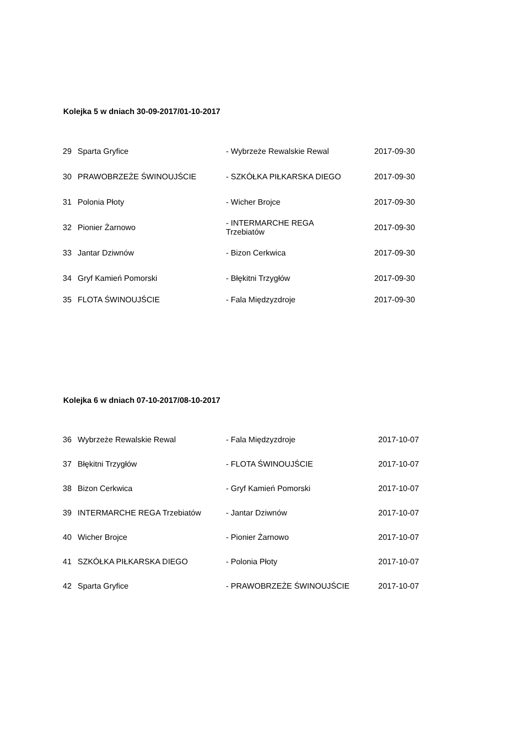Kolejka 5 w dniach 30-09-2017/01-10-2017
| 29 | Sparta Gryfice | - Wybrzeże Rewalskie Rewal | 2017-09-30 |
| 30 | PRAWOBRZEŻE ŚWINOUJŚCIE | - SZKÓŁKA PIŁKARSKA DIEGO | 2017-09-30 |
| 31 | Polonia Płoty | - Wicher Brojce | 2017-09-30 |
| 32 | Pionier Żarnowo | - INTERMARCHE REGA Trzebiatów | 2017-09-30 |
| 33 | Jantar Dziwnów | - Bizon Cerkwica | 2017-09-30 |
| 34 | Gryf Kamień Pomorski | - Błękitni Trzygłów | 2017-09-30 |
| 35 | FLOTA ŚWINOUJŚCIE | - Fala Międzyzdroje | 2017-09-30 |
Kolejka 6 w dniach 07-10-2017/08-10-2017
| 36 | Wybrzeże Rewalskie Rewal | - Fala Międzyzdroje | 2017-10-07 |
| 37 | Błękitni Trzygłów | - FLOTA ŚWINOUJŚCIE | 2017-10-07 |
| 38 | Bizon Cerkwica | - Gryf Kamień Pomorski | 2017-10-07 |
| 39 | INTERMARCHE REGA Trzebiatów | - Jantar Dziwnów | 2017-10-07 |
| 40 | Wicher Brojce | - Pionier Żarnowo | 2017-10-07 |
| 41 | SZKÓŁKA PIŁKARSKA DIEGO | - Polonia Płoty | 2017-10-07 |
| 42 | Sparta Gryfice | - PRAWOBRZEŻE ŚWINOUJŚCIE | 2017-10-07 |